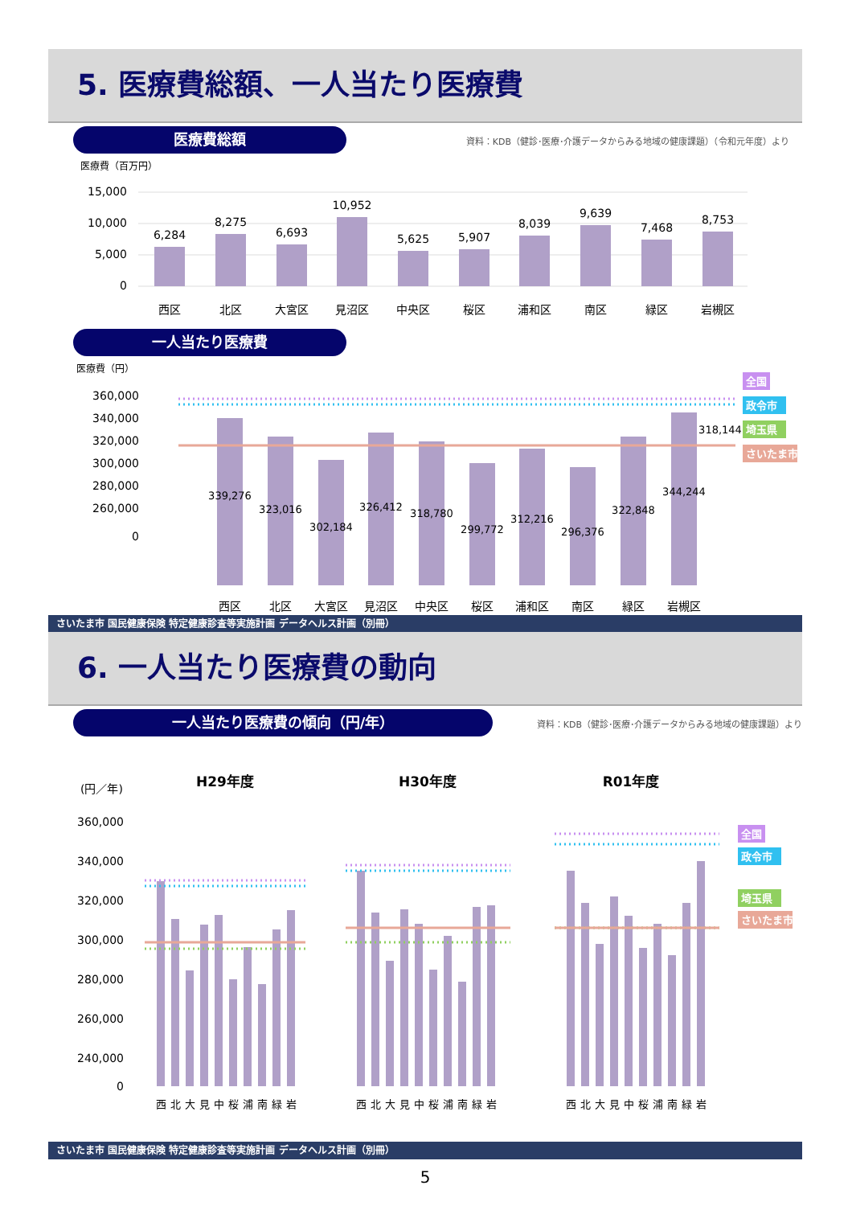5. 医療費総額、一人当たり医療費
医療費総額 資料：KDB（健診･医療･介護データからみる地域の健康課題）（令和元年度）より
医療費（百万円）
15,000
10,000
5,000
0
6,284
8,275
6,693
10,952
5,625
5,907
8,039
9,639
7,468
8,753
西区
北区
大宮区
見沼区
中央区
桜区
浦和区
南区
緑区
岩槻区
一人当たり医療費
医療費（円）
360,000
340,000
320,000
300,000
280,000
260,000
0
339,276
323,016
302,184
326,412
318,780
299,772
312,216
296,376
322,848
344,244
318,144
西区
北区
大宮区
見沼区
中央区
桜区
浦和区
南区
緑区
岩槻区
全国
政令市
埼玉県
さいたま市
さいたま市 国民健康保険 特定健康診査等実施計画 データヘルス計画（別冊）
6. 一人当たり医療費の動向
一人当たり医療費の傾向（円/年） 資料：KDB（健診･医療･介護データからみる地域の健康課題）より
(円／年)
H29年度
H30年度
R01年度
360,000
340,000
320,000
300,000
280,000
260,000
240,000
0
西
北
大
見
中
桜
浦
南
緑
岩
西
北
大
見
中
桜
浦
南
緑
岩
西
北
大
見
中
桜
浦
南
緑
岩
全国
政令市
埼玉県
さいたま市
さいたま市 国民健康保険 特定健康診査等実施計画 データヘルス計画（別冊）
5